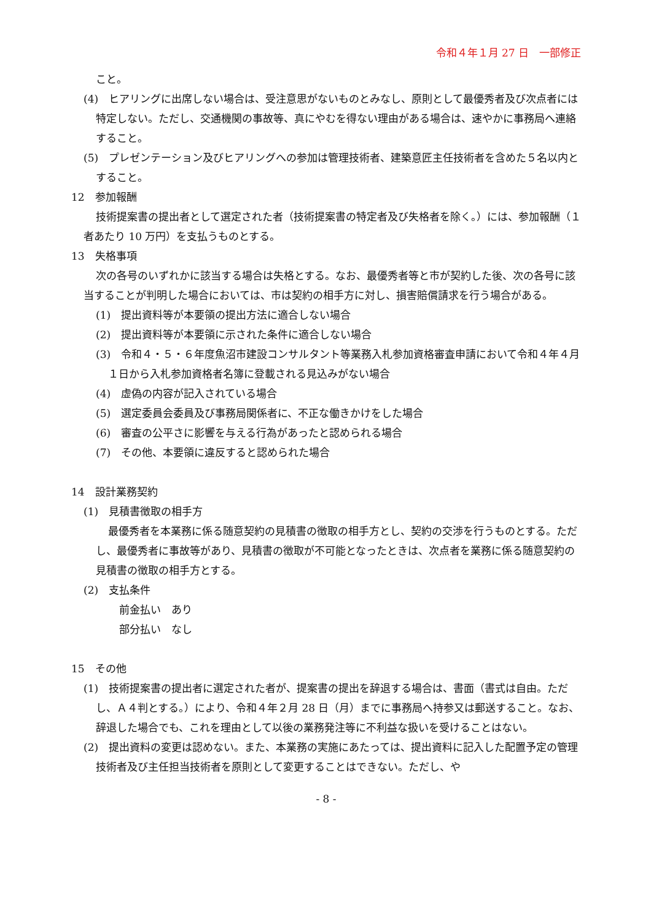令和４年１月 27 日　一部修正
こと。
(4)　ヒアリングに出席しない場合は、受注意思がないものとみなし、原則として最優秀者及び次点者には特定しない。ただし、交通機関の事故等、真にやむを得ない理由がある場合は、速やかに事務局へ連絡すること。
(5)　プレゼンテーション及びヒアリングへの参加は管理技術者、建築意匠主任技術者を含めた５名以内とすること。
12　参加報酬
技術提案書の提出者として選定された者（技術提案書の特定者及び失格者を除く。）には、参加報酬（１者あたり 10 万円）を支払うものとする。
13　失格事項
次の各号のいずれかに該当する場合は失格とする。なお、最優秀者等と市が契約した後、次の各号に該当することが判明した場合においては、市は契約の相手方に対し、損害賠償請求を行う場合がある。
(1)　提出資料等が本要領の提出方法に適合しない場合
(2)　提出資料等が本要領に示された条件に適合しない場合
(3)　令和４・５・６年度魚沼市建設コンサルタント等業務入札参加資格審査申請において令和４年４月１日から入札参加資格者名簿に登載される見込みがない場合
(4)　虚偽の内容が記入されている場合
(5)　選定委員会委員及び事務局関係者に、不正な働きかけをした場合
(6)　審査の公平さに影響を与える行為があったと認められる場合
(7)　その他、本要領に違反すると認められた場合
14　設計業務契約
(1)　見積書徴取の相手方
最優秀者を本業務に係る随意契約の見積書の徴取の相手方とし、契約の交渉を行うものとする。ただし、最優秀者に事故等があり、見積書の徴取が不可能となったときは、次点者を業務に係る随意契約の見積書の徴取の相手方とする。
(2)　支払条件
前金払い　あり
部分払い　なし
15　その他
(1)　技術提案書の提出者に選定された者が、提案書の提出を辞退する場合は、書面（書式は自由。ただし、Ａ４判とする。）により、令和４年２月 28 日（月）までに事務局へ持参又は郵送すること。なお、辞退した場合でも、これを理由として以後の業務発注等に不利益な扱いを受けることはない。
(2)　提出資料の変更は認めない。また、本業務の実施にあたっては、提出資料に記入した配置予定の管理技術者及び主任担当技術者を原則として変更することはできない。ただし、や
- 8 -